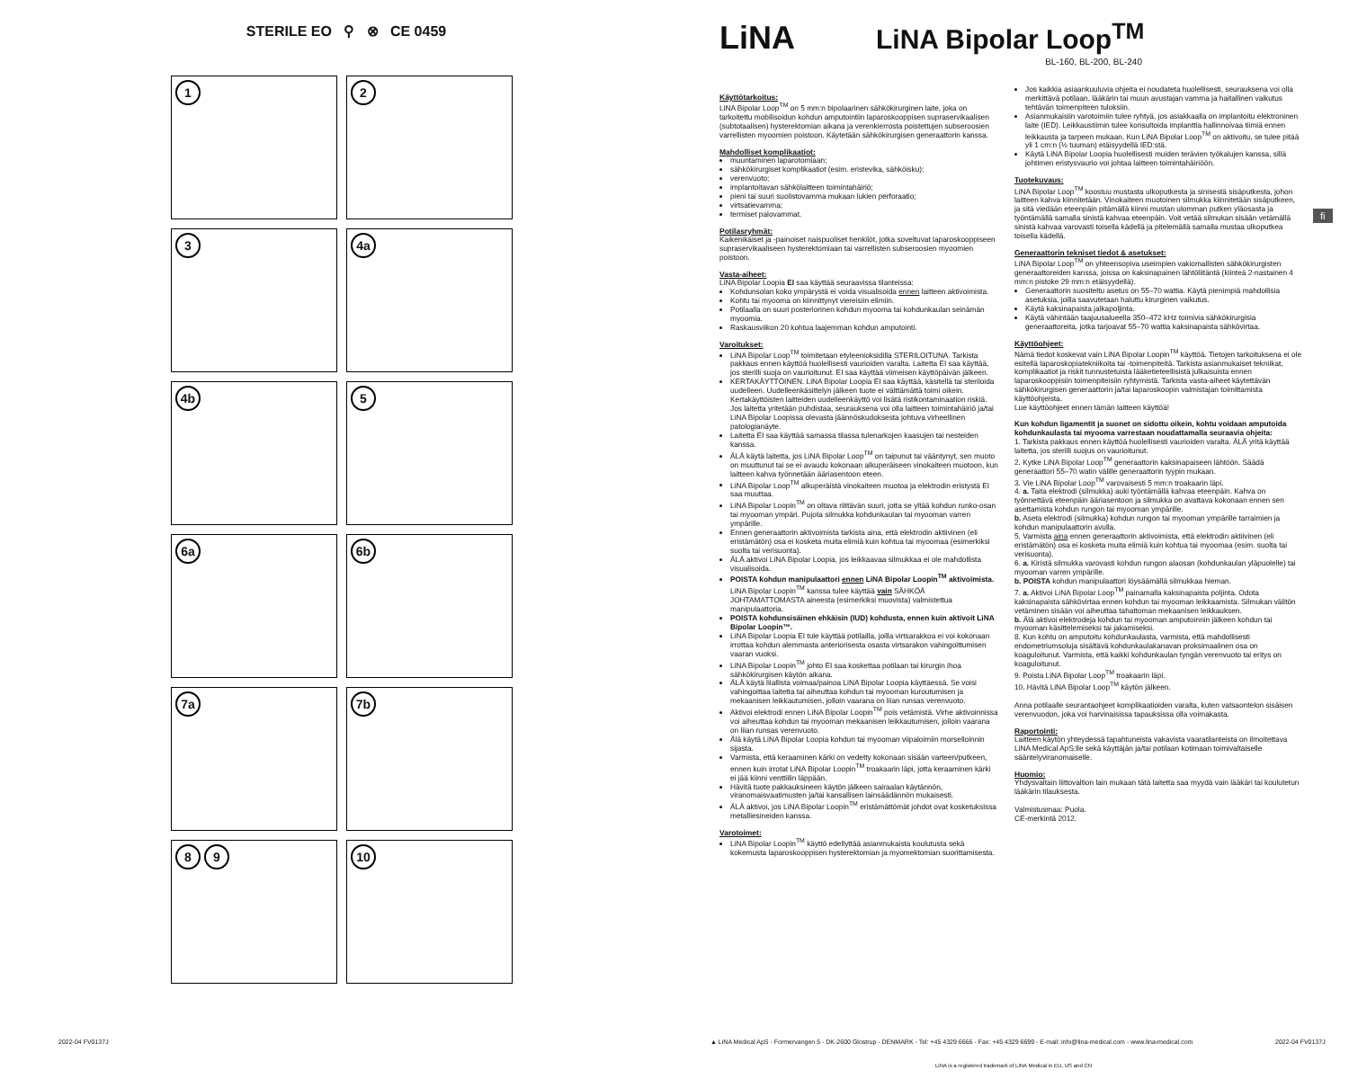STERILE EO ⚲ ⊗ CE 0459
1
2
3
4a
4b
5
6a
6b
7a
7b
8 9
10
LiNA
LiNA Bipolar Loop<sup>TM</sup>
BL-160, BL-200, BL-240
Käyttötarkoitus:
LiNA Bipolar Loop<sup>TM</sup> on 5 mm:n bipolaarinen sähkökirurginen laite, joka on tarkoitettu mobilisoidun kohdun amputointiin laparoskooppisen supraservikaalisen (subtotaalisen) hysterektomian aikana ja verenkierrosta poistettujen subseroosien varrellisten myoomien poistoon. Käytetään sähkökirurgisen generaattorin kanssa.
Mahdolliset komplikaatiot:
muuntaminen laparotomiaan;
sähkökirurgiset komplikaatiot (esim. eristevika, sähköisku);
verenvuoto;
implantoitavan sähkölaitteen toimintahäiriö;
pieni tai suuri suolistovamma mukaan lukien perforaatio;
virtsatievamma;
termiset palovammat.
Potilasryhmät:
Kaikenikäiset ja -painoiset naispuoliset henkilöt, jotka soveltuvat laparoskooppiseen supraservikaaliseen hysterektomiaan tai varrellisten subseroosien myoomien poistoon.
Vasta-aiheet:
LiNA Bipolar Loopia EI saa käyttää seuraavissa tilanteissa:
Kohdunsolan koko ympärystä ei voida visualisoida ennen laitteen aktivoimista.
Kohtu tai myooma on kiinnittynyt viereisiin elimiin.
Potilaalla on suuri posteriorinen kohdun myooma tai kohdunkaulan seinämän myoomia.
Raskausviikon 20 kohtua laajemman kohdun amputointi.
Varoitukset:
LiNA Bipolar Loop<sup>TM</sup> toimitetaan etyleenioksidilla STERILOITUNA. Tarkista pakkaus ennen käyttöä huolellisesti vaurioiden varalta. Laitetta EI saa käyttää, jos sterilli suoja on vaurioitunut. EI saa käyttää viimeisen käyttöpäivän jälkeen.
KERTAKÄYTTÖINEN. LiNA Bipolar Loopia EI saa käyttää, käsitellä tai steriloida uudelleen. Uudelleenkäsittelyn jälkeen tuote ei välttämättä toimi oikein. Kertakäyttöisten laitteiden uudelleenkäyttö voi lisätä ristikontaminaation riskiä. Jos laitetta yritetään puhdistaa, seurauksena voi olla laitteen toimintahäiriö ja/tai LiNA Bipolar Loopissa olevasta jäännöskudoksesta johtuva virheellinen patologianäyte.
Laitetta EI saa käyttää samassa tilassa tulenarkojen kaasujen tai nesteiden kanssa.
ÄLÄ käytä laitetta, jos LiNA Bipolar Loop<sup>TM</sup> on taipunut tai vääntynyt, sen muoto on muuttunut tai se ei avaudu kokonaan alkuperäiseen vinokaiteen muotoon, kun laitteen kahva työnnetään ääriasentoon eteen.
LiNA Bipolar Loop<sup>TM</sup> alkuperäistä vinokaiteen muotoa ja elektrodin eristystä EI saa muuttaa.
LiNA Bipolar Loopin<sup>TM</sup> on oltava riittävän suuri, jotta se yltää kohdun runko-osan tai myooman ympäri. Pujota silmukka kohdunkaulan tai myooman varren ympärille.
Ennen generaattorin aktivoimista tarkista aina, että elektrodin aktiivinen (eli eristämätön) osa ei kosketa muita elimiä kuin kohtua tai myoomaa (esimerkiksi suolta tai verisuonta).
ÄLÄ aktivoi LiNA Bipolar Loopia, jos leikkaavaa silmukkaa ei ole mahdollista visualisoida.
POISTA kohdun manipulaattori ennen LiNA Bipolar Loopin<sup>TM</sup> aktivoimista. LiNA Bipolar Loopin<sup>TM</sup> kanssa tulee käyttää vain SÄHKÖÄ JOHTAMATTOMASTA aineesta (esimerkiksi muovista) valmistettua manipulaattoria.
POISTA kohdunsisäinen ehkäisin (IUD) kohdusta, ennen kuin aktivoit LiNA Bipolar Loopin™.
LiNA Bipolar Loopia EI tule käyttää potilailla, joilla virtsarakkoa ei voi kokonaan irrottaa kohdun alemmasta anteriorisesta osasta virtsarakon vahingoittumisen vaaran vuoksi.
LiNA Bipolar Loopin<sup>TM</sup> johto EI saa koskettaa potilaan tai kirurgin ihoa sähkökirurgisen käytön aikana.
ÄLÄ käytä liiallista voimaa/painoa LiNA Bipolar Loopia käyttäessä. Se voisi vahingoittaa laitetta tai aiheuttaa kohdun tai myooman kuroutumisen ja mekaanisen leikkautumisen, jolloin vaarana on liian runsas verenvuoto.
Aktivoi elektrodi ennen LiNA Bipolar Loopin<sup>TM</sup> pois vetämistä. Virhe aktivoinnissa voi aiheuttaa kohdun tai myooman mekaanisen leikkautumisen, jolloin vaarana on liian runsas verenvuoto.
Älä käytä LiNA Bipolar Loopia kohdun tai myooman viipaloimiin morselloinnin sijasta.
Varmista, että keraaminen kärki on vedetty kokonaan sisään varteen/putkeen, ennen kuin irrotat LiNA Bipolar Loopin<sup>TM</sup> troakaarin läpi, jotta keraaminen kärki ei jää kiinni venttiilin läppään.
Hävitä tuote pakkauksineen käytön jälkeen sairaalan käytännön, viranomaisvaatimusten ja/tai kansallisen lainsäädännön mukaisesti.
ÄLÄ aktivoi, jos LiNA Bipolar Loopin<sup>TM</sup> eristämättömät johdot ovat kosketuksissa metalliesineiden kanssa.
Varotoimet:
LiNA Bipolar Loopin<sup>TM</sup> käyttö edellyttää asianmukaista koulutusta sekä kokemusta laparoskooppisen hysterektomian ja myomektomian suorittamisesta.
Jos kaikkia asiaankuuluvia ohjeita ei noudateta huolellisesti, seurauksena voi olla merkittävä potilaan, lääkärin tai muun avustajan vamma ja haitallinen vaikutus tehtävän toimenpiteen tuloksiin.
Asianmukaisiin varotoimiin tulee ryhtyä, jos asiakkaalla on implantoitu elektroninen laite (IED). Leikkaustiimin tulee konsultoida implanttia hallinnoivaa tiimiä ennen leikkausta ja tarpeen mukaan. Kun LiNA Bipolar Loop<sup>TM</sup> on aktivoitu, se tulee pitää yli 1 cm:n (½ tuuman) etäisyydellä IED:stä.
Käytä LiNA Bipolar Loopia huolellisesti muiden terävien työkalujen kanssa, sillä johtimen eristysvaurio voi johtaa laitteen toimintahäiriöön.
Tuotekuvaus:
LiNA Bipolar Loop<sup>TM</sup> koostuu mustasta ulkoputkesta ja sinisestä sisäputkesta, johon laitteen kahva kiinnitetään. Vinokaiteen muotoinen silmukka kiinnitetään sisäputkeen, ja sitä viedään eteenpäin pitämällä kiinni mustan ulomman putken yläosasta ja työntämällä samalla sinistä kahvaa eteenpäin. Voit vetää silmukan sisään vetämällä sinistä kahvaa varovasti toisella kädellä ja pitelemällä samalla mustaa ulkoputkea toisella kädellä.
Generaattorin tekniset tiedot & asetukset:
LiNA Bipolar Loop<sup>TM</sup> on yhteensopiva useimpien vakiomallisten sähkökirurgisten generaattoreiden kanssa, joissa on kaksinapainen lähtöliitäntä (kiinteä 2-nastainen 4 mm:n pistoke 29 mm:n etäisyydellä).
Generaattorin suositeltu asetus on 55–70 wattia. Käytä pienimpiä mahdollisia asetuksia, joilla saavutetaan haluttu kirurginen vaikutus.
Käytä kaksinapaista jalkapoljinta.
Käytä vähintään taajuusalueella 350–472 kHz toimivia sähkökirurgisia generaattoreita, jotka tarjoavat 55–70 wattia kaksinapaista sähkövirtaa.
Käyttöohjeet:
Nämä tiedot koskevat vain LiNA Bipolar Loopin<sup>TM</sup> käyttöä. Tietojen tarkoituksena ei ole esitellä laparoskopiatekniikoita tai -toimenpiteitä. Tarkista asianmukaiset tekniikat, komplikaatiot ja riskit tunnustetuista lääketieteellisistä julkaisuista ennen laparoskooppisiin toimenpiteisiin ryhtymistä. Tarkista vasta-aiheet käytettävän sähkökirurgisen generaattorin ja/tai laparoskoopin valmistajan toimittamista käyttöohjeista.
Lue käyttöohjeet ennen tämän laitteen käyttöä!
Kun kohdun ligamentit ja suonet on sidottu oikein, kohtu voidaan amputoida kohdunkaulasta tai myooma varrestaan noudattamalla seuraavia ohjeita:
1. Tarkista pakkaus ennen käyttöä huolellisesti vaurioiden varalta. ÄLÄ yritä käyttää laitetta, jos sterilli suojus on vaurioitunut.
2. Kytke LiNA Bipolar Loop<sup>TM</sup> generaattorin kaksinapaiseen lähtöön. Säädä generaattori 55–70 watin välille generaattorin tyypin mukaan.
3. Vie LiNA Bipolar Loop<sup>TM</sup> varovaisesti 5 mm:n troakaarin läpi.
4. a. Taita elektrodi (silmukka) auki työntämällä kahvaa eteenpäin. Kahva on työnnettävä eteenpäin ääriasentoon ja silmukka on avattava kokonaan ennen sen asettamista kohdun rungon tai myooman ympärille.
b. Aseta elektrodi (silmukka) kohdun rungon tai myooman ympärille tarraimien ja kohdun manipulaattorin avulla.
5. Varmista aina ennen generaattorin aktivoimista, että elektrodin aktiivinen (eli eristämätön) osa ei kosketa muita elimiä kuin kohtua tai myoomaa (esim. suolta tai verisuonta).
6. a. Kiristä silmukka varovasti kohdun rungon alaosan (kohdunkaulan yläpuolelle) tai myooman varren ympärille.
b. POISTA kohdun manipulaattori löysäämällä silmukkaa hieman.
7. a. Aktivoi LiNA Bipolar Loop<sup>TM</sup> painamalla kaksinapaista poljinta. Odota kaksinapaista sähkövirtaa ennen kohdun tai myooman leikkaamista. Silmukan välitön vetäminen sisään voi aiheuttaa tahattoman mekaanisen leikkauksen.
b. Älä aktivoi elektrodeja kohdun tai myooman amputoinnin jälkeen kohdun tai myooman käsittelemiseksi tai jakamiseksi.
8. Kun kohtu on amputoitu kohdunkaulasta, varmista, että mahdollisesti endometriumsoluja sisältävä kohdunkaulakanavan proksimaalinen osa on koaguloitunut. Varmista, että kaikki kohdunkaulan tyngän verenvuoto tai eritys on koaguloitunut.
9. Poista LiNA Bipolar Loop<sup>TM</sup> troakaarin läpi.
10. Hävitä LiNA Bipolar Loop<sup>TM</sup> käytön jälkeen.
Anna potilaalle seurantaohjeet komplikaatioiden varalta, kuten vatsaontelon sisäisen verenvuodon, joka voi harvinaisissa tapauksissa olla voimakasta.
Raportointi:
Laitteen käytön yhteydessä tapahtuneista vakavista vaaratilanteista on ilmoitettava LiNA Medical ApS:lle sekä käyttäjän ja/tai potilaan kotimaan toimivaltaiselle sääntelyviranomaiselle.
Huomio:
Yhdysvaltain liittovaltion lain mukaan tätä laitetta saa myydä vain lääkäri tai koulutetun lääkärin tilauksesta.
Valmistusmaa: Puola.
CE-merkintä 2012.
fi
2022-04 FV0137J
▲ LiNA Medical ApS - Formervangen 5 - DK-2600 Glostrup - DENMARK - Tel: +45 4329 6666 - Fax: +45 4329 6699 - E-mail: info@lina-medical.com - www.lina-medical.com
2022-04 FV0137J
LiNA is a registered trademark of LiNA Medical in EU, US and CN